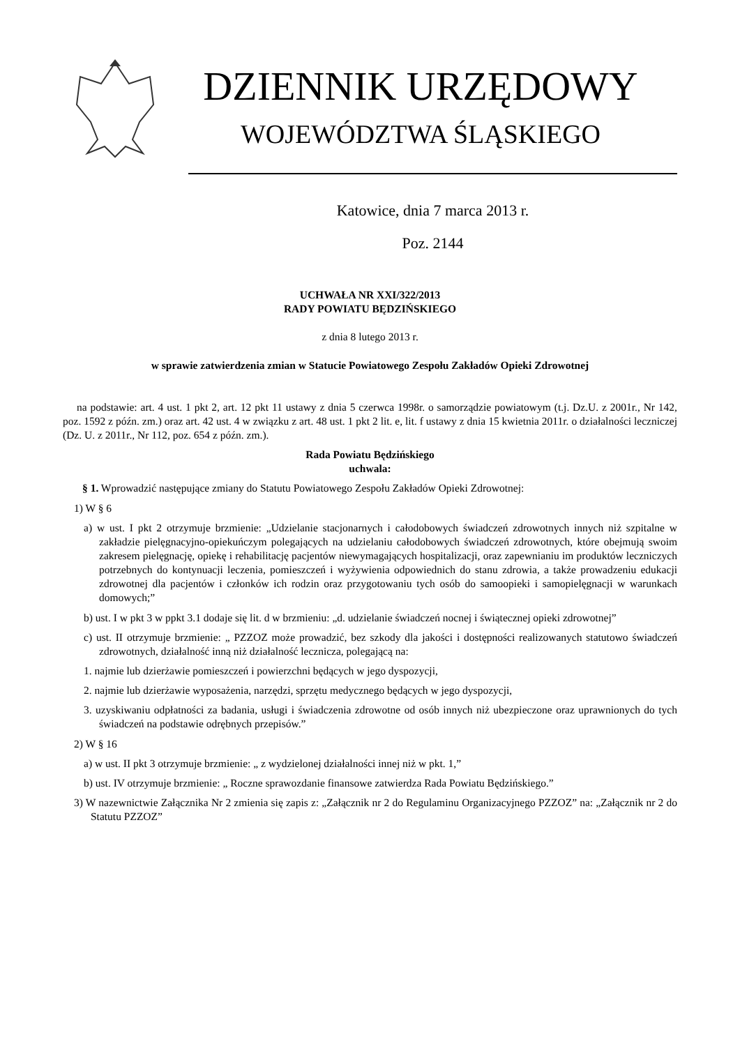DZIENNIK URZĘDOWY
WOJEWÓDZTWA ŚLĄSKIEGO
Katowice, dnia 7 marca 2013 r.
Poz. 2144
UCHWAŁA NR XXI/322/2013
RADY POWIATU BĘDZIŃSKIEGO
z dnia 8 lutego 2013 r.
w sprawie zatwierdzenia zmian w Statucie Powiatowego Zespołu Zakładów Opieki Zdrowotnej
na podstawie: art. 4 ust. 1 pkt 2, art. 12 pkt 11 ustawy z dnia 5 czerwca 1998r. o samorządzie powiatowym (t.j. Dz.U. z 2001r., Nr 142, poz. 1592 z późn. zm.) oraz art. 42 ust. 4 w związku z art. 48 ust. 1 pkt 2 lit. e, lit. f ustawy z dnia 15 kwietnia 2011r. o działalności leczniczej (Dz. U. z 2011r., Nr 112, poz. 654 z późn. zm.).
Rada Powiatu Będzińskiego
uchwala:
§ 1. Wprowadzić następujące zmiany do Statutu Powiatowego Zespołu Zakładów Opieki Zdrowotnej:
1) W § 6
a) w ust. I pkt 2 otrzymuje brzmienie: „Udzielanie stacjonarnych i całodobowych świadczeń zdrowotnych innych niż szpitalne w zakładzie pielęgnacyjno-opiekuńczym polegających na udzielaniu całodobowych świadczeń zdrowotnych, które obejmują swoim zakresem pielęgnację, opiekę i rehabilitację pacjentów niewymagających hospitalizacji, oraz zapewnianiu im produktów leczniczych potrzebnych do kontynuacji leczenia, pomieszczeń i wyżywienia odpowiednich do stanu zdrowia, a także prowadzeniu edukacji zdrowotnej dla pacjentów i członków ich rodzin oraz przygotowaniu tych osób do samoopieki i samopielęgnacji w warunkach domowych;”
b) ust. I w pkt 3 w ppkt 3.1 dodaje się lit. d w brzmieniu: „d. udzielanie świadczeń nocnej i świątecznej opieki zdrowotnej”
c) ust. II otrzymuje brzmienie: „ PZZOZ może prowadzić, bez szkody dla jakości i dostępności realizowanych statutowo świadczeń zdrowotnych, działalność inną niż działalność lecznicza, polegającą na:
1. najmie lub dzierżawie pomieszczeń i powierzchni będących w jego dyspozycji,
2. najmie lub dzierżawie wyposażenia, narzędzi, sprzętu medycznego będących w jego dyspozycji,
3. uzyskiwaniu odpłatności za badania, usługi i świadczenia zdrowotne od osób innych niż ubezpieczone oraz uprawnionych do tych świadczeń na podstawie odrębnych przepisów.”
2) W § 16
a) w ust. II pkt 3 otrzymuje brzmienie: „ z wydzielonej działalności innej niż w pkt. 1,”
b) ust. IV otrzymuje brzmienie: „ Roczne sprawozdanie finansowe zatwierdza Rada Powiatu Będzińskiego.”
3) W nazewnictwie Załącznika Nr 2 zmienia się zapis z: „Załącznik nr 2 do Regulaminu Organizacyjnego PZZOZ” na: „Załącznik nr 2 do Statutu PZZOZ”